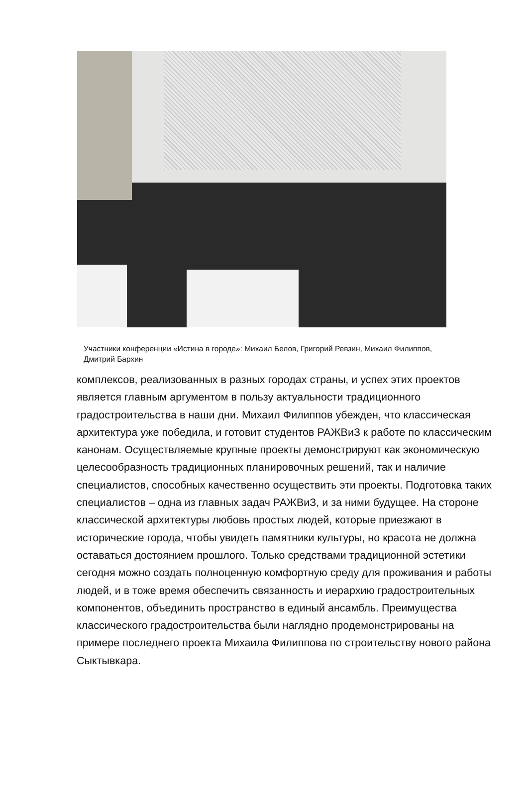Участники конференции «Истина в городе»: Михаил Белов, Григорий Ревзин, Михаил Филиппов, Дмитрий Бархин
комплексов, реализованных в разных городах страны, и успех этих проектов является главным аргументом в пользу актуальности традиционного градостроительства в наши дни. Михаил Филиппов убежден, что классическая архитектура уже победила, и готовит студентов РАЖВиЗ к работе по классическим канонам. Осуществляемые крупные проекты демонстрируют как экономическую целесообразность традиционных планировочных решений, так и наличие специалистов, способных качественно осуществить эти проекты. Подготовка таких специалистов – одна из главных задач РАЖВиЗ, и за ними будущее. На стороне классической архитектуры любовь простых людей, которые приезжают в исторические города, чтобы увидеть памятники культуры, но красота не должна оставаться достоянием прошлого. Только средствами традиционной эстетики сегодня можно создать полноценную комфортную среду для проживания и работы людей, и в тоже время обеспечить связанность и иерархию градостроительных компонентов, объединить пространство в единый ансамбль. Преимущества классического градостроительства были наглядно продемонстрированы на примере последнего проекта Михаила Филиппова по строительству нового района Сыктывкара.